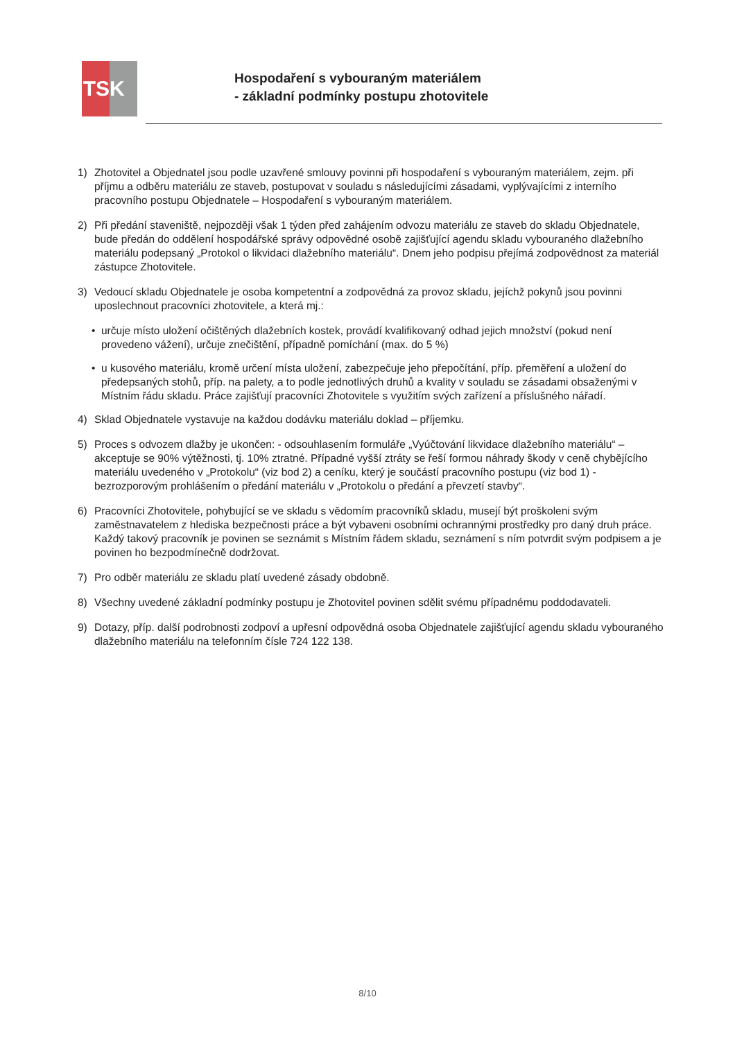TS K
Hospodaření s vybouraným materiálem
- základní podmínky postupu zhotovitele
1) Zhotovitel a Objednatel jsou podle uzavřené smlouvy povinni při hospodaření s vybouraným materiálem, zejm. při příjmu a odběru materiálu ze staveb, postupovat v souladu s následujícími zásadami, vyplývajícími z interního pracovního postupu Objednatele – Hospodaření s vybouraným materiálem.
2) Při předání staveniště, nejpozději však 1 týden před zahájením odvozu materiálu ze staveb do skladu Objednatele, bude předán do oddělení hospodářské správy odpovědné osobě zajišťující agendu skladu vybouraného dlažebního materiálu podepsaný „Protokol o likvidaci dlažebního materiálu“. Dnem jeho podpisu přejímá zodpovědnost za materiál zástupce Zhotovitele.
3) Vedoucí skladu Objednatele je osoba kompetentní a zodpovědná za provoz skladu, jejíchž pokynů jsou povinni uposlechnout pracovníci zhotovitele, a která mj.:
• určuje místo uložení očištěných dlažebních kostek, provádí kvalifikovaný odhad jejich množství (pokud není provedeno vážení), určuje znečištění, případně pomíchání (max. do 5 %)
• u kusového materiálu, kromě určení místa uložení, zabezpečuje jeho přepočítání, příp. přeměření a uložení do předepsaných stohů, příp. na palety, a to podle jednotlivých druhů a kvality v souladu se zásadami obsaženými v Místním řádu skladu. Práce zajišťují pracovníci Zhotovitele s využitím svých zařízení a příslušného nářadí.
4) Sklad Objednatele vystavuje na každou dodávku materiálu doklad – příjemku.
5) Proces s odvozem dlažby je ukončen: - odsouhlasením formuláře „Vyúčtování likvidace dlažebního materiálu“ – akceptuje se 90% výtěžnosti, tj. 10% ztratné. Případné vyšší ztráty se řeší formou náhrady škody v ceně chybějícího materiálu uvedeného v „Protokolu“ (viz bod 2) a ceníku, který je součástí pracovního postupu (viz bod 1) - bezrozporovým prohlášením o předání materiálu v „Protokolu o předání a převzetí stavby“.
6) Pracovníci Zhotovitele, pohybující se ve skladu s vědomím pracovníků skladu, musejí být proškoleni svým zaměstnavatelem z hlediska bezpečnosti práce a být vybaveni osobními ochrannými prostředky pro daný druh práce. Každý takový pracovník je povinen se seznámit s Místním řádem skladu, seznámení s ním potvrdit svým podpisem a je povinen ho bezpodmínečně dodržovat.
7) Pro odběr materiálu ze skladu platí uvedené zásady obdobně.
8) Všechny uvedené základní podmínky postupu je Zhotovitel povinen sdělit svému případnému poddodavateli.
9) Dotazy, příp. další podrobnosti zodpoví a upřesní odpovědná osoba Objednatele zajišťující agendu skladu vybouraného dlažebního materiálu na telefonním čísle 724 122 138.
8/10